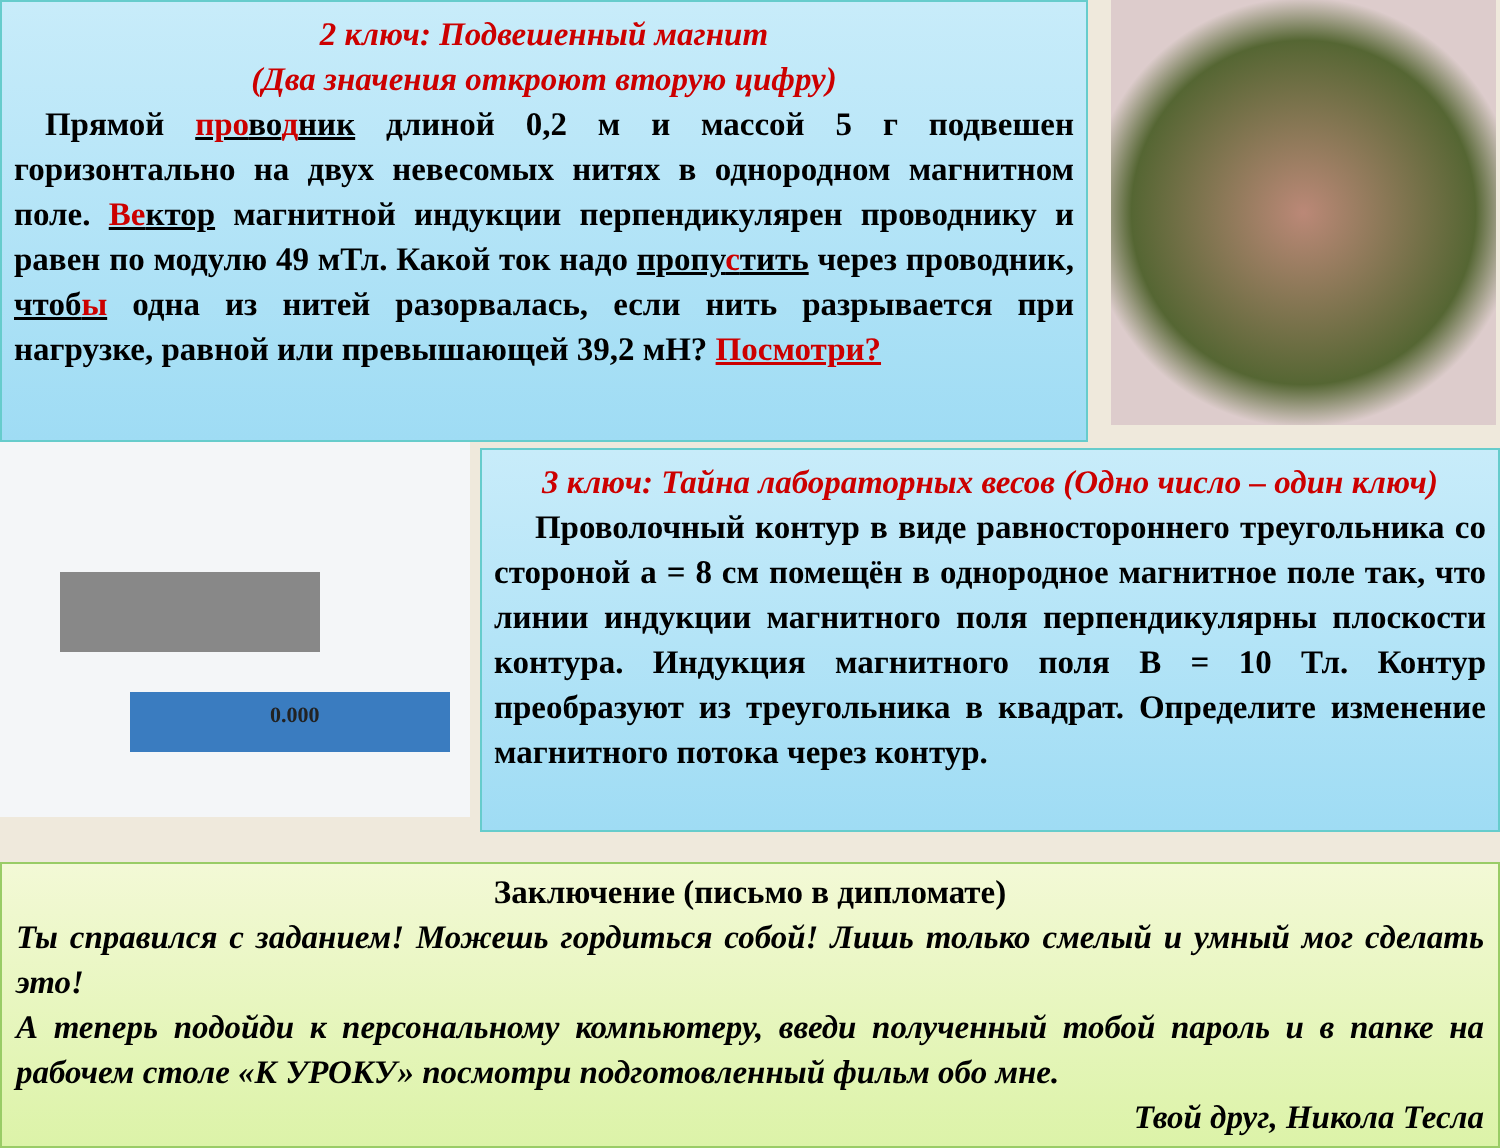2 ключ: Подвешенный магнит
(Два значения откроют вторую цифру)
Прямой проводник длиной 0,2 м и массой 5 г подвешен горизонтально на двух невесомых нитях в однородном магнитном поле. Вектор магнитной индукции перпендикулярен проводнику и равен по модулю 49 мТл. Какой ток надо пропустить через проводник, чтобы одна из нитей разорвалась, если нить разрывается при нагрузке, равной или превышающей 39,2 мН? Посмотри?
0.000
3 ключ: Тайна лабораторных весов (Одно число – один ключ)
Проволочный контур в виде равностороннего треугольника со стороной a = 8 см помещён в однородное магнитное поле так, что линии индукции магнитного поля перпендикулярны плоскости контура. Индукция магнитного поля B = 10 Тл. Контур преобразуют из треугольника в квадрат. Определите изменение магнитного потока через контур.
Заключение (письмо в дипломате)
Ты справился с заданием! Можешь гордиться собой! Лишь только смелый и умный мог сделать это!
А теперь подойди к персональному компьютеру, введи полученный тобой пароль и в папке на рабочем столе «К УРОКУ» посмотри подготовленный фильм обо мне.
Твой друг, Никола Тесла